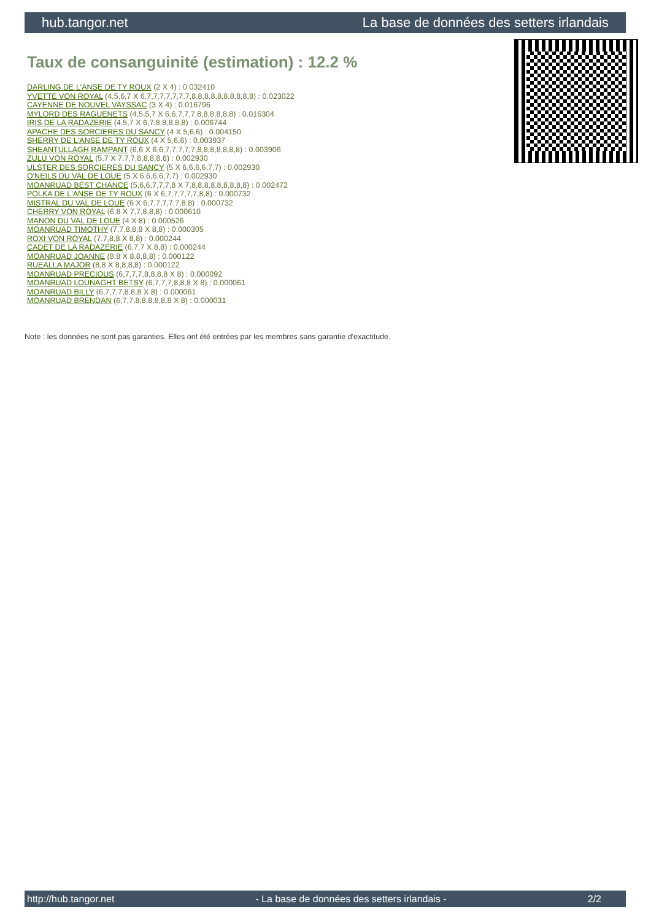hub.tangor.net La base de données des setters irlandais
Taux de consanguinité (estimation) : 12.2 %
DARLING DE L'ANSE DE TY ROUX (2 X 4) : 0.032410
YVETTE VON ROYAL (4,5,6,7 X 6,7,7,7,7,7,7,7,8,8,8,8,8,8,8,8,8,8) : 0.023022
CAYENNE DE NOUVEL VAYSSAC (3 X 4) : 0.016796
MYLORD DES RAGUENETS (4,5,5,7 X 6,6,7,7,7,8,8,8,8,8,8) : 0.016304
IRIS DE LA RADAZERIE (4,5,7 X 6,7,8,8,8,8,8) : 0.006744
APACHE DES SORCIERES DU SANCY (4 X 5,6,6) : 0.004150
SHERRY DE L'ANSE DE TY ROUX (4 X 5,6,6) : 0.003937
SHEANTULLAGH RAMPANT (6,6 X 6,6,7,7,7,7,7,8,8,8,8,8,8,8) : 0.003906
ZULU VON ROYAL (5,7 X 7,7,7,8,8,8,8,8) : 0.002930
ULSTER DES SORCIERES DU SANCY (5 X 6,6,6,6,7,7) : 0.002930
O'NEILS DU VAL DE LOUE (5 X 6,6,6,6,7,7) : 0.002930
MOANRUAD BEST CHANCE (5,6,6,7,7,7,8 X 7,8,8,8,8,8,8,8,8,8) : 0.002472
POLKA DE L'ANSE DE TY ROUX (6 X 6,7,7,7,7,7,8,8) : 0.000732
MISTRAL DU VAL DE LOUE (6 X 6,7,7,7,7,7,8,8) : 0.000732
CHERRY VON ROYAL (6,8 X 7,7,8,8,8) : 0.000610
MANON DU VAL DE LOUE (4 X 8) : 0.000526
MOANRUAD TIMOTHY (7,7,8,8,8 X 8,8) : 0.000305
ROXI VON ROYAL (7,7,8,8 X 8,8) : 0.000244
CADET DE LA RADAZERIE (6,7,7 X 8,8) : 0.000244
MOANRUAD JOANNE (8,8 X 8,8,8,8) : 0.000122
RUEALLA MAJOR (8,8 X 8,8,8,8) : 0.000122
MOANRUAD PRECIOUS (6,7,7,7,8,8,8,8 X 8) : 0.000092
MOANRUAD LOUNAGHT BETSY (6,7,7,7,8,8,8 X 8) : 0.000061
MOANRUAD BILLY (6,7,7,7,8,8,8 X 8) : 0.000061
MOANRUAD BRENDAN (6,7,7,8,8,8,8,8,8 X 8) : 0.000031
Note : les données ne sont pas garanties. Elles ont été entrées par les membres sans garantie d'exactitude.
http://hub.tangor.net - La base de données des setters irlandais - 2/2